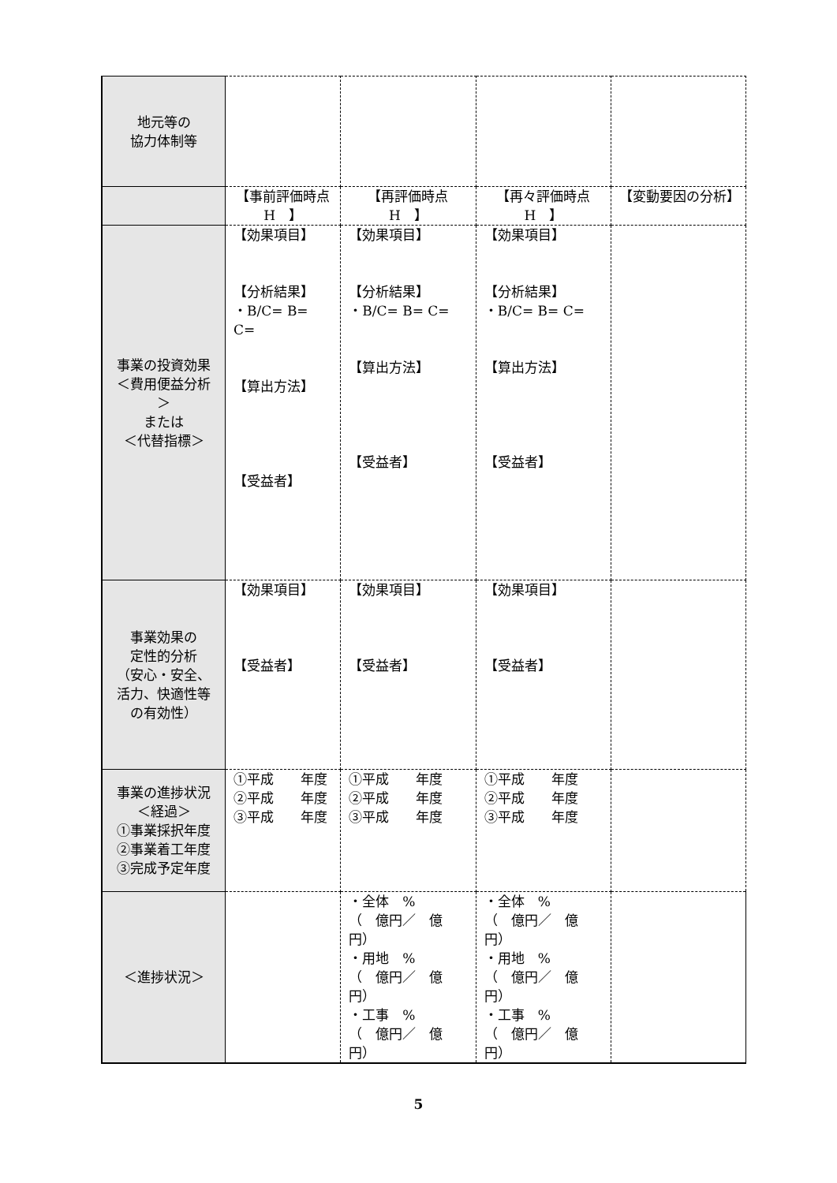| 地元等の 協力体制等 | | | | |
| | 【事前評価時点 H 】 | 【再評価時点 H 】 | 【再々評価時点 H 】 | 【変動要因の分析】 |
| 事業の投資効果 ＜費用便益分析＞ または ＜代替指標＞ | 【効果項目】 【分析結果】 ・B/C= B= C= 【算出方法】 【受益者】 | 【効果項目】 【分析結果】 ・B/C= B= C= 【算出方法】 【受益者】 | 【効果項目】 【分析結果】 ・B/C= B= C= 【算出方法】 【受益者】 | |
| 事業効果の 定性的分析 （安心・安全、活力、快適性等の有効性） | 【効果項目】 【受益者】 | 【効果項目】 【受益者】 | 【効果項目】 【受益者】 | |
| 事業の進捗状況 ＜経過＞ ①事業採択年度 ②事業着工年度 ③完成予定年度 | ①平成 年度 ②平成 年度 ③平成 年度 | ①平成 年度 ②平成 年度 ③平成 年度 | ①平成 年度 ②平成 年度 ③平成 年度 | |
| ＜進捗状況＞ | | ・全体 % （ 億円／ 億円） ・用地 % （ 億円／ 億円） ・工事 % （ 億円／ 億円） | ・全体 % （ 億円／ 億円） ・用地 % （ 億円／ 億円） ・工事 % （ 億円／ 億円） | |
5